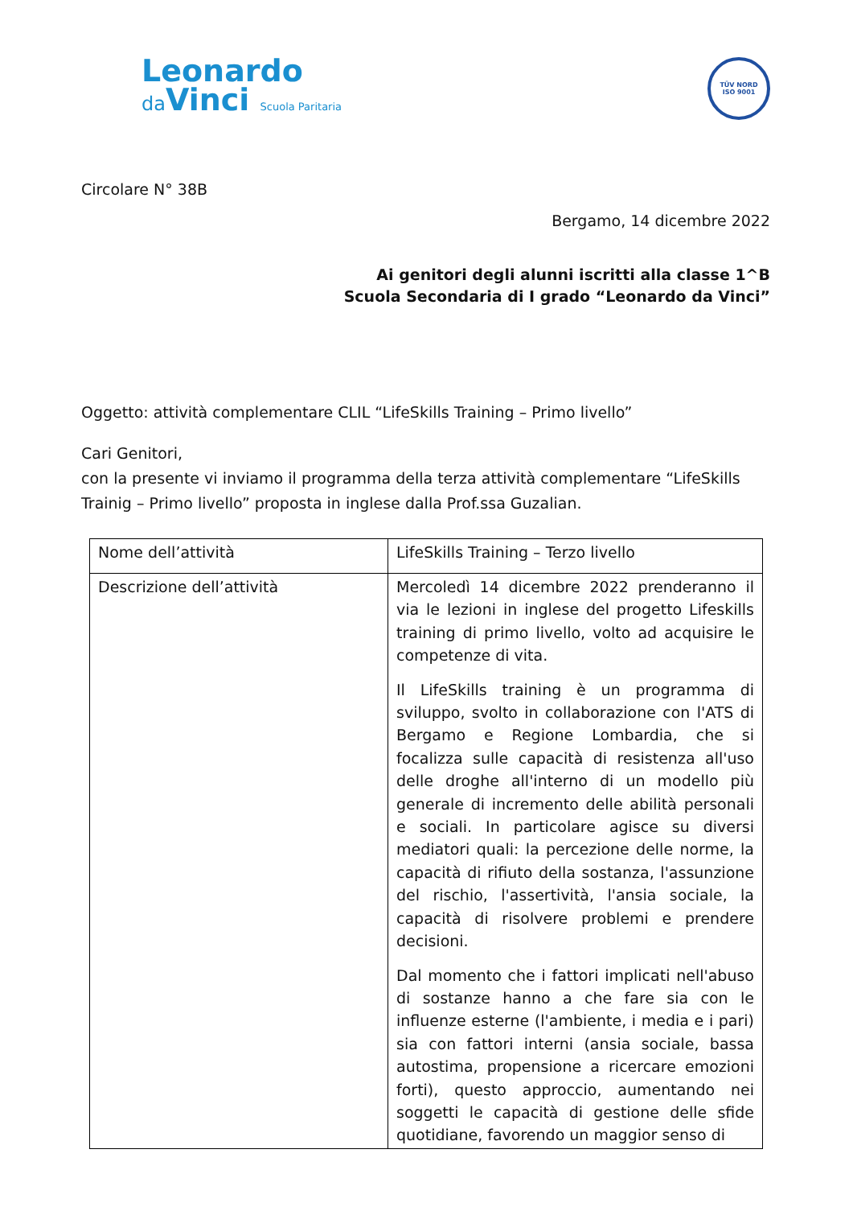Leonardo
da Vinci Scuola Paritaria
TÜV NORD
ISO 9001
Circolare N° 38B
Bergamo, 14 dicembre 2022
Ai genitori degli alunni iscritti alla classe 1^B
Scuola Secondaria di I grado “Leonardo da Vinci”
Oggetto: attività complementare CLIL “LifeSkills Training – Primo livello”
Cari Genitori,
con la presente vi inviamo il programma della terza attività complementare “LifeSkills Trainig – Primo livello” proposta in inglese dalla Prof.ssa Guzalian.
| Nome dell’attività | LifeSkills Training – Terzo livello |
| Descrizione dell’attività | Mercoledì 14 dicembre 2022 prenderanno il via le lezioni in inglese del progetto Lifeskills training di primo livello, volto ad acquisire le competenze di vita. Il LifeSkills training è un programma di sviluppo, svolto in collaborazione con l'ATS di Bergamo e Regione Lombardia, che si focalizza sulle capacità di resistenza all'uso delle droghe all'interno di un modello più generale di incremento delle abilità personali e sociali. In particolare agisce su diversi mediatori quali: la percezione delle norme, la capacità di rifiuto della sostanza, l'assunzione del rischio, l'assertività, l'ansia sociale, la capacità di risolvere problemi e prendere decisioni. Dal momento che i fattori implicati nell'abuso di sostanze hanno a che fare sia con le influenze esterne (l'ambiente, i media e i pari) sia con fattori interni (ansia sociale, bassa autostima, propensione a ricercare emozioni forti), questo approccio, aumentando nei soggetti le capacità di gestione delle sfide quotidiane, favorendo un maggior senso di |